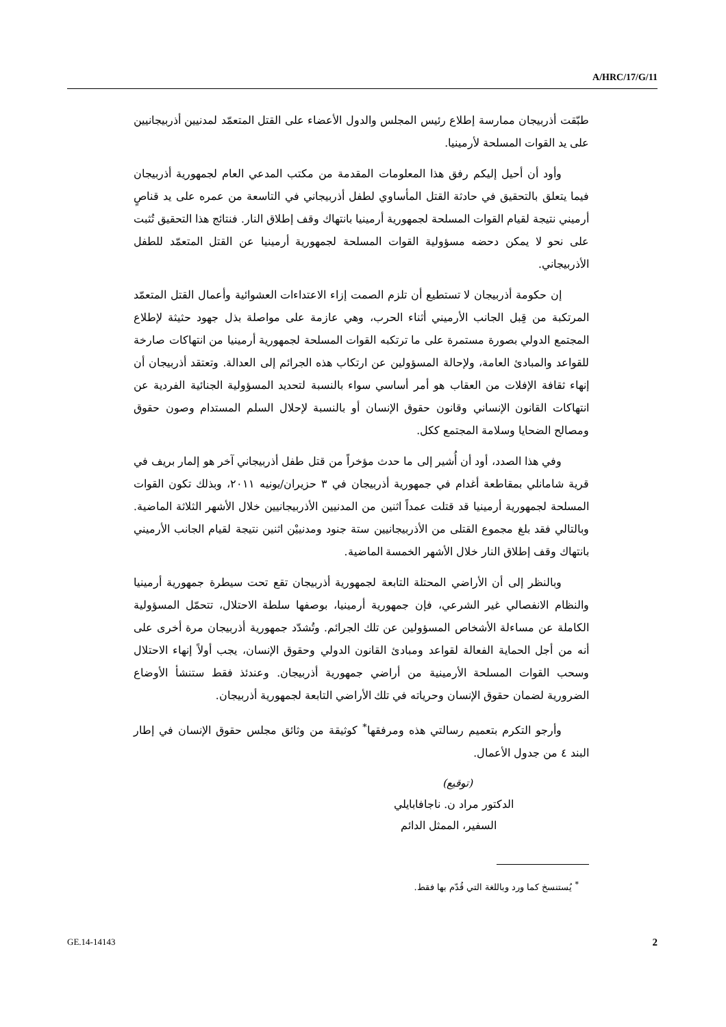A/HRC/17/G/11
طبّقت أذربيجان ممارسة إطلاع رئيس المجلس والدول الأعضاء على القتل المتعمّد لمدنيين أذربيجانيين على يد القوات المسلحة لأرمينيا.
وأود أن أحيل إليكم رفق هذا المعلومات المقدمة من مكتب المدعي العام لجمهورية أذربيجان فيما يتعلق بالتحقيق في حادثة القتل المأساوي لطفل أذربيجاني في التاسعة من عمره على يد قناصٍ أرميني نتيجة لقيام القوات المسلحة لجمهورية أرمينيا بانتهاك وقف إطلاق النار. فنتائج هذا التحقيق تُثبت على نحو لا يمكن دحضه مسؤولية القوات المسلحة لجمهورية أرمينيا عن القتل المتعمّد للطفل الأذربيجاني.
إن حكومة أذربيجان لا تستطيع أن تلزم الصمت إزاء الاعتداءات العشوائية وأعمال القتل المتعمّد المرتكبة من قِبل الجانب الأرميني أثناء الحرب، وهي عازمة على مواصلة بذل جهود حثيثة لإطلاع المجتمع الدولي بصورة مستمرة على ما ترتكبه القوات المسلحة لجمهورية أرمينيا من انتهاكات صارخة للقواعد والمبادئ العامة، ولإحالة المسؤولين عن ارتكاب هذه الجرائم إلى العدالة. وتعتقد أذربيجان أن إنهاء ثقافة الإفلات من العقاب هو أمر أساسي سواء بالنسبة لتحديد المسؤولية الجنائية الفردية عن انتهاكات القانون الإنساني وقانون حقوق الإنسان أو بالنسبة لإحلال السلم المستدام وصون حقوق ومصالح الضحايا وسلامة المجتمع ككل.
وفي هذا الصدد، أود أن أُشير إلى ما حدث مؤخراً من قتل طفل أذربيجاني آخر هو إلمار بريف في قرية شامانلي بمقاطعة أغدام في جمهورية أذربيجان في ٣ حزيران/يونيه ٢٠١١، وبذلك تكون القوات المسلحة لجمهورية أرمينيا قد قتلت عمداً اثنين من المدنيين الأذربيجانيين خلال الأشهر الثلاثة الماضية. وبالتالي فقد بلغ مجموع القتلى من الأذربيجانيين ستة جنود ومدنييْن اثنين نتيجة لقيام الجانب الأرميني بانتهاك وقف إطلاق النار خلال الأشهر الخمسة الماضية.
وبالنظر إلى أن الأراضي المحتلة التابعة لجمهورية أذربيجان تقع تحت سيطرة جمهورية أرمينيا والنظام الانفصالي غير الشرعي، فإن جمهورية أرمينيا، بوصفها سلطة الاحتلال، تتحمّل المسؤولية الكاملة عن مساءلة الأشخاص المسؤولين عن تلك الجرائم. وتُشدّد جمهورية أذربيجان مرة أخرى على أنه من أجل الحماية الفعالة لقواعد ومبادئ القانون الدولي وحقوق الإنسان، يجب أولاً إنهاء الاحتلال وسحب القوات المسلحة الأرمينية من أراضي جمهورية أذربيجان. وعندئذ فقط ستنشأ الأوضاع الضرورية لضمان حقوق الإنسان وحرياته في تلك الأراضي التابعة لجمهورية أذربيجان.
وأرجو التكرم بتعميم رسالتي هذه ومرفقها<sup>*</sup> كوثيقة من وثائق مجلس حقوق الإنسان في إطار البند ٤ من جدول الأعمال.
(توقيع)
الدكتور مراد ن. ناجافابايلي
السفير، الممثل الدائم
<sup>*</sup> يُستنسخ كما ورد وباللغة التي قُدّم بها فقط.
GE.14-14143 2